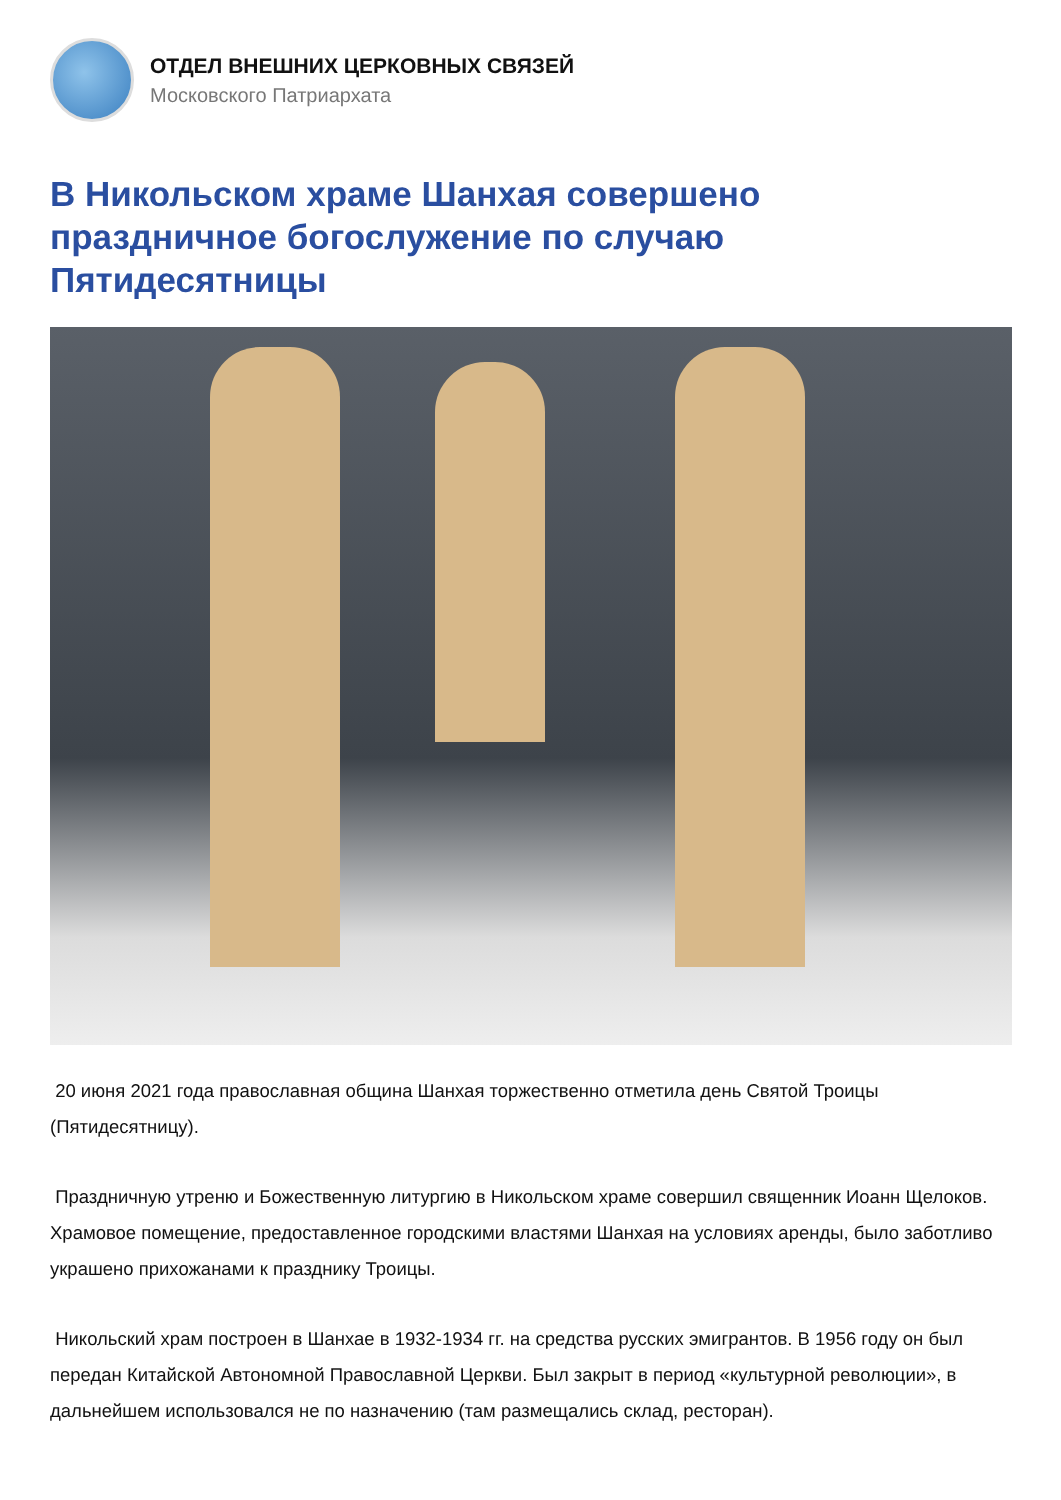ОТДЕЛ ВНЕШНИХ ЦЕРКОВНЫХ СВЯЗЕЙ
Московского Патриархата
В Никольском храме Шанхая совершено праздничное богослужение по случаю Пятидесятницы
20 июня 2021 года православная община Шанхая торжественно отметила день Святой Троицы (Пятидесятницу).
Праздничную утреню и Божественную литургию в Никольском храме совершил священник Иоанн Щелоков. Храмовое помещение, предоставленное городскими властями Шанхая на условиях аренды, было заботливо украшено прихожанами к празднику Троицы.
Никольский храм построен в Шанхае в 1932-1934 гг. на средства русских эмигрантов. В 1956 году он был передан Китайской Автономной Православной Церкви. Был закрыт в период «культурной революции», в дальнейшем использовался не по назначению (там размещались склад, ресторан).